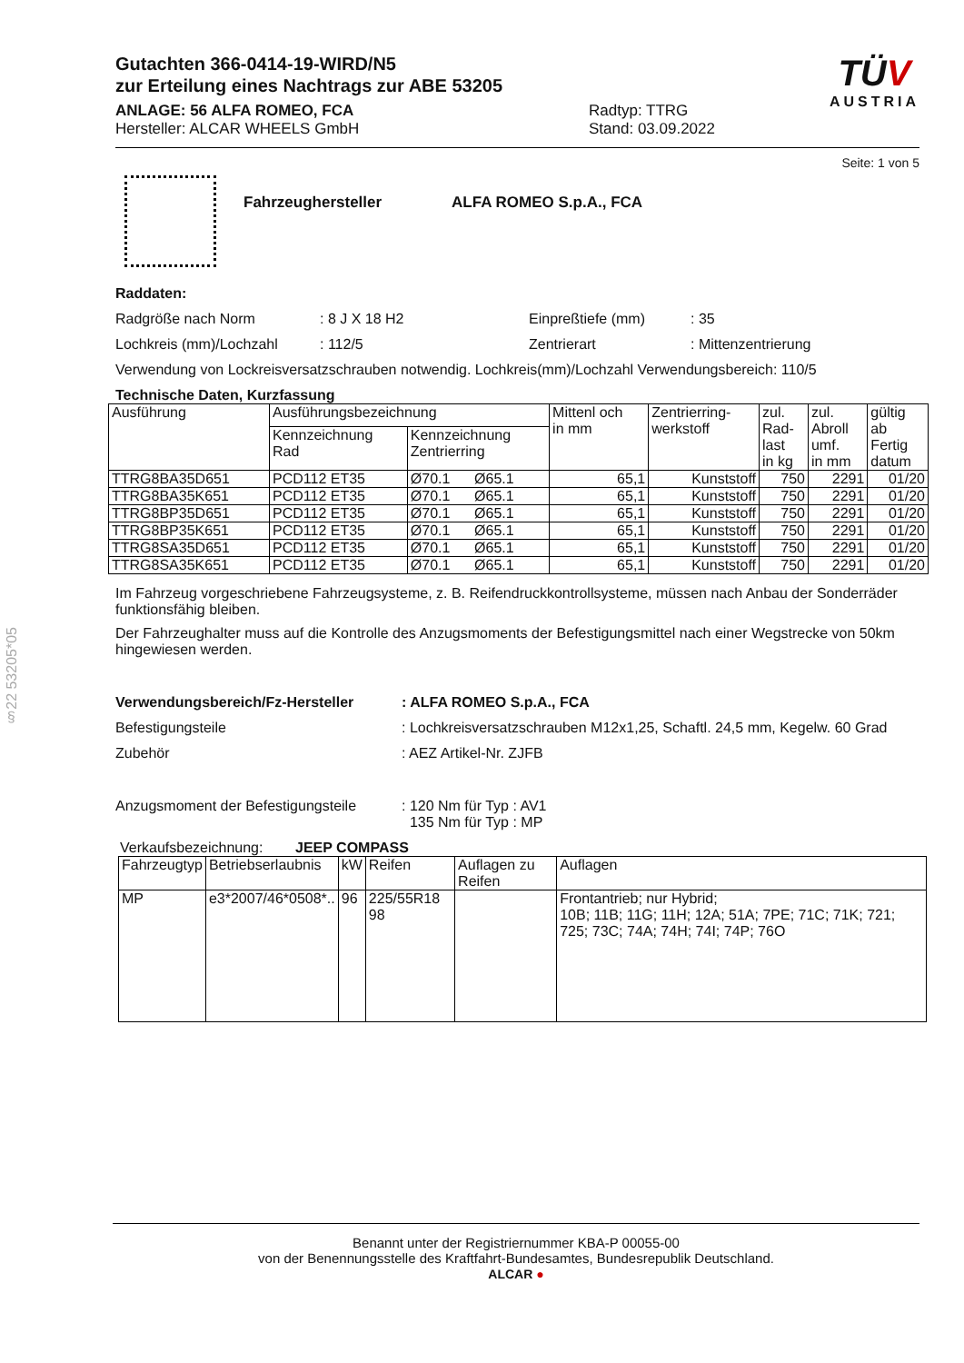§22 53205*05
TÜV
AUSTRIA
Gutachten 366-0414-19-WIRD/N5
zur Erteilung eines Nachtrags zur ABE 53205
ANLAGE: 56 ALFA ROMEO, FCA
Hersteller: ALCAR WHEELS GmbH
Radtyp: TTRG
Stand: 03.09.2022
Seite: 1 von 5
Fahrzeughersteller ALFA ROMEO S.p.A., FCA
Raddaten:
Radgröße nach Norm: 8 J X 18 H2 Einpreßtiefe (mm): 35
Lochkreis (mm)/Lochzahl: 112/5 Zentrierart: Mittenzentrierung
Verwendung von Lockreisversatzschrauben notwendig. Lochkreis(mm)/Lochzahl Verwendungsbereich: 110/5
Technische Daten, Kurzfassung
| Ausführung | Ausführungsbezeichnung | | Mittenl och in mm | Zentrierring- werkstoff | zul. Rad- last in kg | zul. Abroll umf. in mm | gültig ab Fertig datum |
| --- | --- | --- | --- | --- | --- | --- | --- |
| | Kennzeichnung Rad | Kennzeichnung Zentrierring | | | | | |
| TTRG8BA35D651 | PCD112 ET35 | Ø70.1 Ø65.1 | 65,1 | Kunststoff | 750 | 2291 | 01/20 |
| TTRG8BA35K651 | PCD112 ET35 | Ø70.1 Ø65.1 | 65,1 | Kunststoff | 750 | 2291 | 01/20 |
| TTRG8BP35D651 | PCD112 ET35 | Ø70.1 Ø65.1 | 65,1 | Kunststoff | 750 | 2291 | 01/20 |
| TTRG8BP35K651 | PCD112 ET35 | Ø70.1 Ø65.1 | 65,1 | Kunststoff | 750 | 2291 | 01/20 |
| TTRG8SA35D651 | PCD112 ET35 | Ø70.1 Ø65.1 | 65,1 | Kunststoff | 750 | 2291 | 01/20 |
| TTRG8SA35K651 | PCD112 ET35 | Ø70.1 Ø65.1 | 65,1 | Kunststoff | 750 | 2291 | 01/20 |
Im Fahrzeug vorgeschriebene Fahrzeugsysteme, z. B. Reifendruckkontrollsysteme, müssen nach Anbau der Sonderräder funktionsfähig bleiben.
Der Fahrzeughalter muss auf die Kontrolle des Anzugsmoments der Befestigungsmittel nach einer Wegstrecke von 50km hingewiesen werden.
Verwendungsbereich/Fz-Hersteller: ALFA ROMEO S.p.A., FCA
Befestigungsteile: Lochkreisversatzschrauben M12x1,25, Schaftl. 24,5 mm, Kegelw. 60 Grad
Zubehör: AEZ Artikel-Nr. ZJFB
Anzugsmoment der Befestigungsteile: 120 Nm für Typ : AV1
135 Nm für Typ : MP
Verkaufsbezeichnung: JEEP COMPASS
| Fahrzeugtyp | Betriebserlaubnis | kW | Reifen | Auflagen zu Reifen | Auflagen |
| MP | e3*2007/46*0508*.. | 96 | 225/55R18 98 | | Frontantrieb; nur Hybrid; 10B; 11B; 11G; 11H; 12A; 51A; 7PE; 71C; 71K; 721; 725; 73C; 74A; 74H; 74I; 74P; 76O |
Benannt unter der Registriernummer KBA-P 00055-00
von der Benennungsstelle des Kraftfahrt-Bundesamtes, Bundesrepublik Deutschland.
ALCAR ●